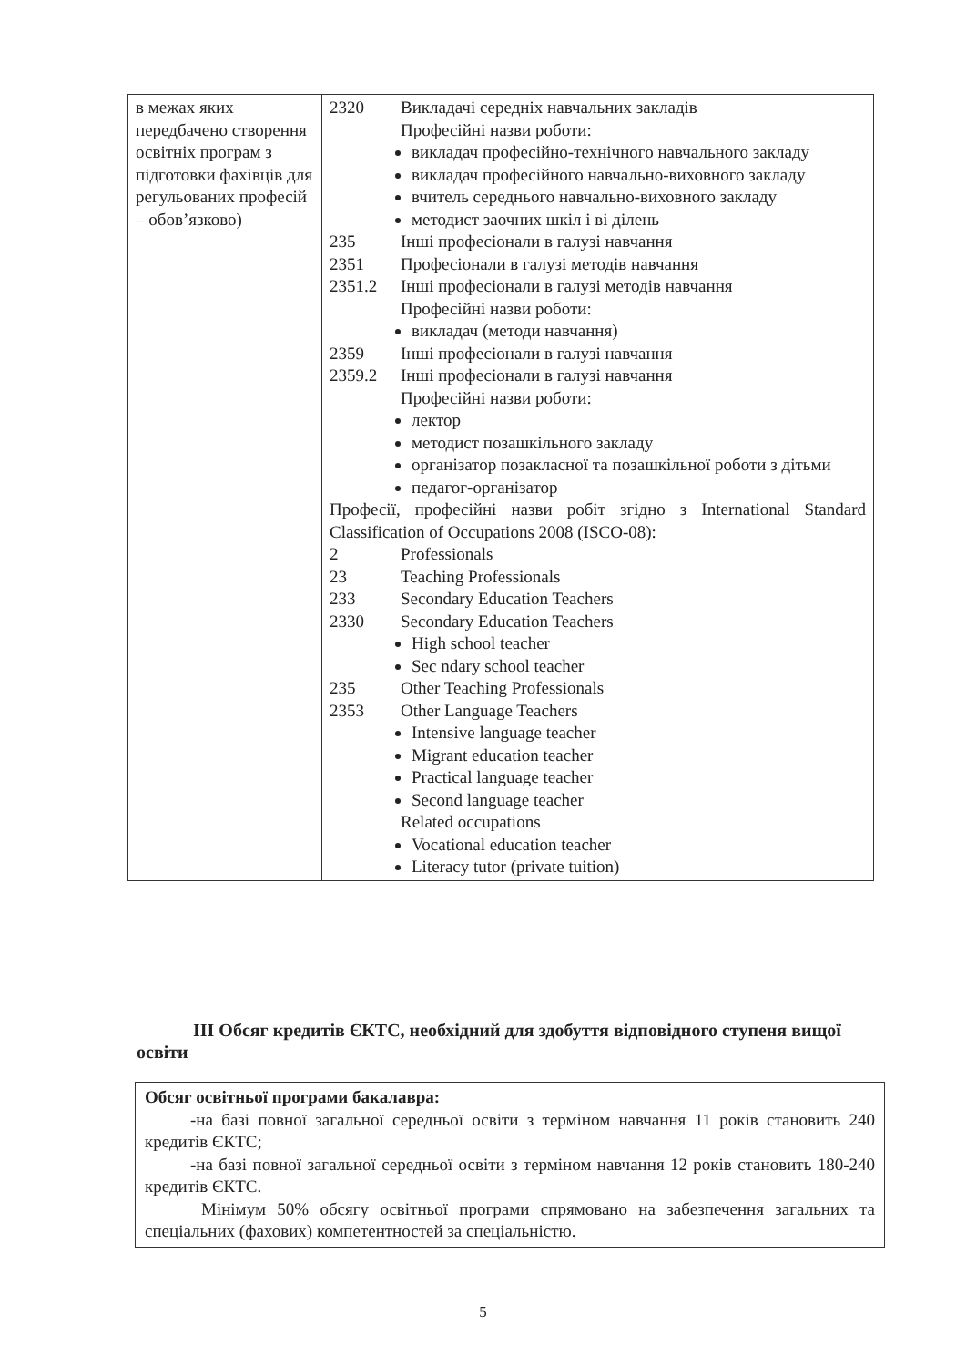| в межах яких передбачено створення освітніх програм з підготовки фахівців для регульованих професій – обов’язково) | 2320 Викладачі середніх навчальних закладів Професійні назви роботи: викладач професійно-технічного навчального закладу викладач професійного навчально-виховного закладу вчитель середнього навчально-виховного закладу методист заочних шкіл і ві ділень 235 Інші професіонали в галузі навчання 2351 Професіонали в галузі методів навчання 2351.2 Інші професіонали в галузі методів навчання Професійні назви роботи: викладач (методи навчання) 2359 Інші професіонали в галузі навчання 2359.2 Інші професіонали в галузі навчання Професійні назви роботи: лектор методист позашкільного закладу організатор позакласної та позашкільної роботи з дітьми педагог-організатор Професії, професійні назви робіт згідно з International Standard Classification of Occupations 2008 (ISCO-08): 2 Professionals 23 Teaching Professionals 233 Secondary Education Teachers 2330 Secondary Education Teachers High school teacher Sec ndary school teacher 235 Other Teaching Professionals 2353 Other Language Teachers Intensive language teacher Migrant education teacher Practical language teacher Second language teacher Related occupations Vocational education teacher Literacy tutor (private tuition) |
ІІІ Обсяг кредитів ЄКТС, необхідний для здобуття відповідного ступеня вищої освіти
Обсяг освітньої програми бакалавра:
-на базі повної загальної середньої освіти з терміном навчання 11 років становить 240 кредитів ЄКТС;
-на базі повної загальної середньої освіти з терміном навчання 12 років становить 180-240 кредитів ЄКТС.
Мінімум 50% обсягу освітньої програми спрямовано на забезпечення загальних та спеціальних (фахових) компетентностей за спеціальністю.
5